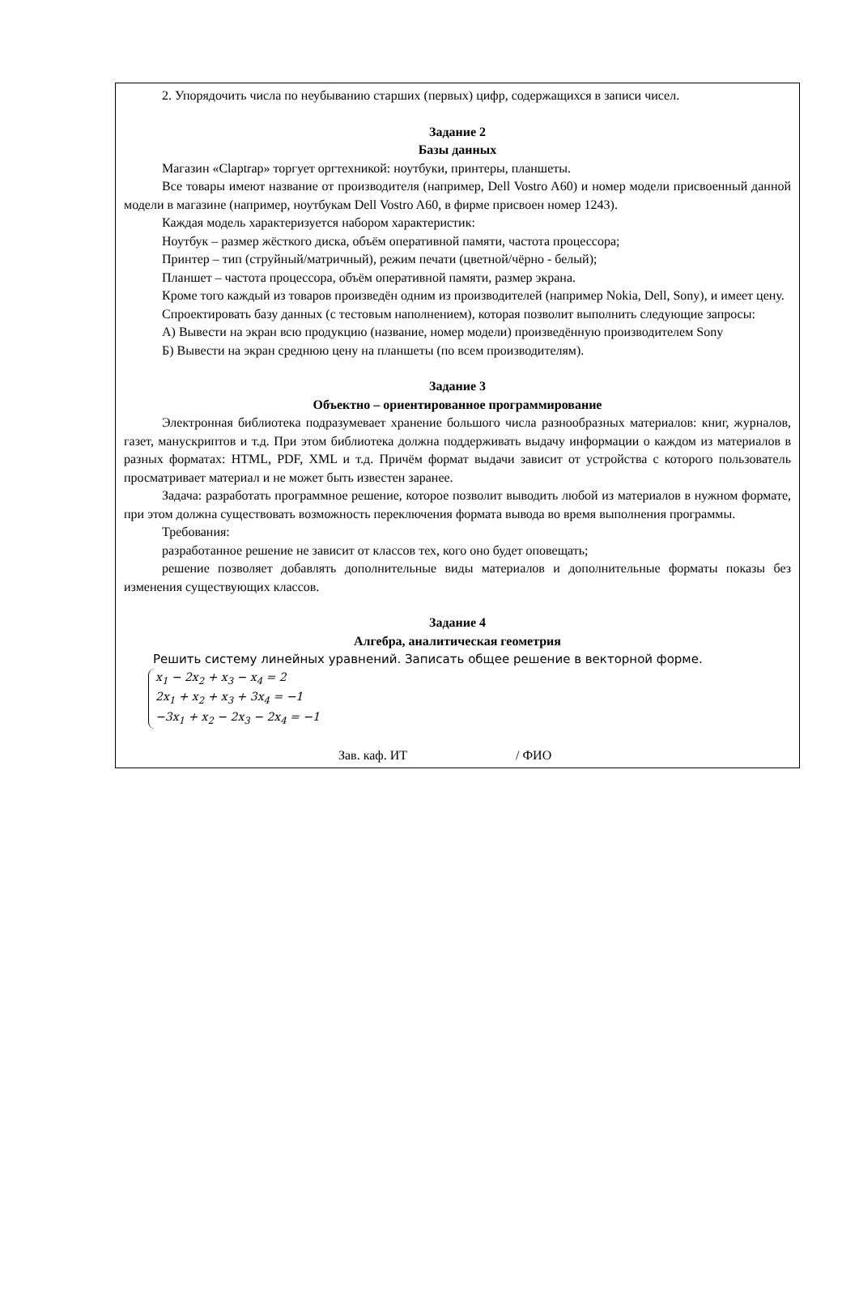2. Упорядочить числа по неубыванию старших (первых) цифр, содержащихся в записи чисел.
Задание 2
Базы данных
Магазин «Claptrap» торгует оргтехникой: ноутбуки, принтеры, планшеты.
Все товары имеют название от производителя (например, Dell Vostro A60) и номер модели присвоенный данной модели в магазине (например, ноутбукам Dell Vostro A60, в фирме присвоен номер 1243).
Каждая модель характеризуется набором характеристик:
Ноутбук – размер жёсткого диска, объём оперативной памяти, частота процессора;
Принтер – тип (струйный/матричный), режим печати (цветной/чёрно - белый);
Планшет – частота процессора, объём оперативной памяти, размер экрана.
Кроме того каждый из товаров произведён одним из производителей (например Nokia, Dell, Sony), и имеет цену.
Спроектировать базу данных (с тестовым наполнением), которая позволит выполнить следующие запросы:
А) Вывести на экран всю продукцию (название, номер модели) произведённую производителем Sony
Б) Вывести на экран среднюю цену на планшеты (по всем производителям).
Задание 3
Объектно – ориентированное программирование
Электронная библиотека подразумевает хранение большого числа разнообразных материалов: книг, журналов, газет, манускриптов и т.д. При этом библиотека должна поддерживать выдачу информации о каждом из материалов в разных форматах: HTML, PDF, XML и т.д. Причём формат выдачи зависит от устройства с которого пользователь просматривает материал и не может быть известен заранее.
Задача: разработать программное решение, которое позволит выводить любой из материалов в нужном формате, при этом должна существовать возможность переключения формата вывода во время выполнения программы.
Требования:
разработанное решение не зависит от классов тех, кого оно будет оповещать;
решение позволяет добавлять дополнительные виды материалов и дополнительные форматы показы без изменения существующих классов.
Задание 4
Алгебра, аналитическая геометрия
Решить систему линейных уравнений. Записать общее решение в векторной форме.
x<sub>1</sub> − 2x<sub>2</sub> + x<sub>3</sub> − x<sub>4</sub> = 2
2x<sub>1</sub> + x<sub>2</sub> + x<sub>3</sub> + 3x<sub>4</sub> = −1
−3x<sub>1</sub> + x<sub>2</sub> − 2x<sub>3</sub> − 2x<sub>4</sub> = −1
Зав. каф. ИТ / ФИО